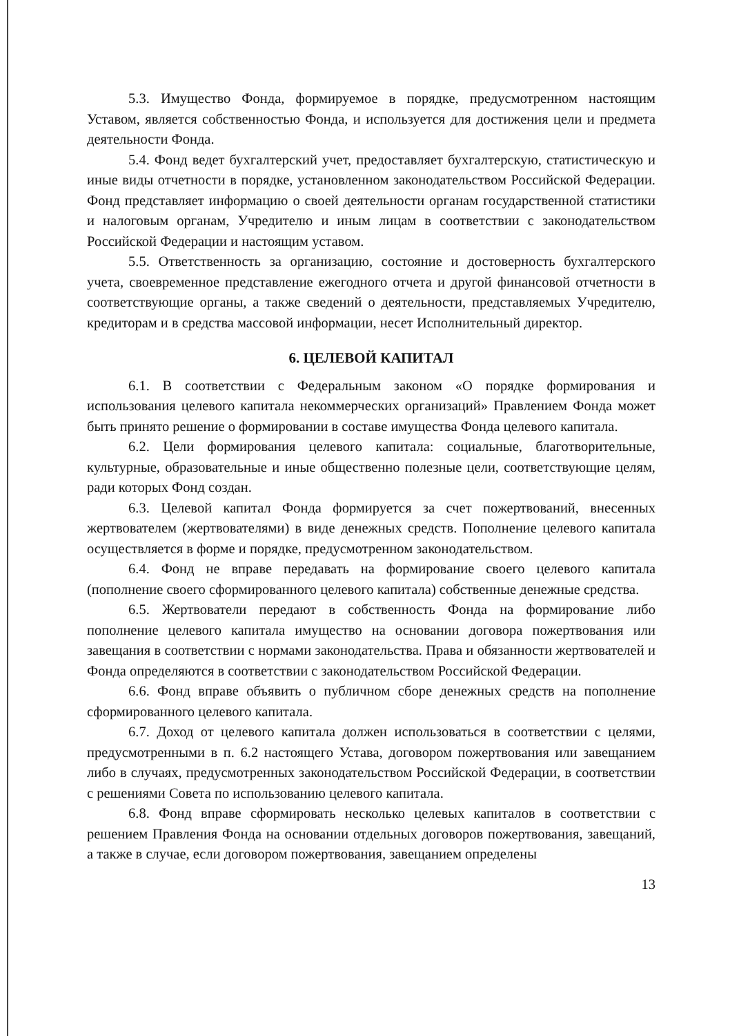5.3. Имущество Фонда, формируемое в порядке, предусмотренном настоящим Уставом, является собственностью Фонда, и используется для достижения цели и предмета деятельности Фонда.
5.4. Фонд ведет бухгалтерский учет, предоставляет бухгалтерскую, статистическую и иные виды отчетности в порядке, установленном законодательством Российской Федерации. Фонд представляет информацию о своей деятельности органам государственной статистики и налоговым органам, Учредителю и иным лицам в соответствии с законодательством Российской Федерации и настоящим уставом.
5.5. Ответственность за организацию, состояние и достоверность бухгалтерского учета, своевременное представление ежегодного отчета и другой финансовой отчетности в соответствующие органы, а также сведений о деятельности, представляемых Учредителю, кредиторам и в средства массовой информации, несет Исполнительный директор.
6. ЦЕЛЕВОЙ КАПИТАЛ
6.1. В соответствии с Федеральным законом «О порядке формирования и использования целевого капитала некоммерческих организаций» Правлением Фонда может быть принято решение о формировании в составе имущества Фонда целевого капитала.
6.2. Цели формирования целевого капитала: социальные, благотворительные, культурные, образовательные и иные общественно полезные цели, соответствующие целям, ради которых Фонд создан.
6.3. Целевой капитал Фонда формируется за счет пожертвований, внесенных жертвователем (жертвователями) в виде денежных средств. Пополнение целевого капитала осуществляется в форме и порядке, предусмотренном законодательством.
6.4. Фонд не вправе передавать на формирование своего целевого капитала (пополнение своего сформированного целевого капитала) собственные денежные средства.
6.5. Жертвователи передают в собственность Фонда на формирование либо пополнение целевого капитала имущество на основании договора пожертвования или завещания в соответствии с нормами законодательства. Права и обязанности жертвователей и Фонда определяются в соответствии с законодательством Российской Федерации.
6.6. Фонд вправе объявить о публичном сборе денежных средств на пополнение сформированного целевого капитала.
6.7. Доход от целевого капитала должен использоваться в соответствии с целями, предусмотренными в п. 6.2 настоящего Устава, договором пожертвования или завещанием либо в случаях, предусмотренных законодательством Российской Федерации, в соответствии с решениями Совета по использованию целевого капитала.
6.8. Фонд вправе сформировать несколько целевых капиталов в соответствии с решением Правления Фонда на основании отдельных договоров пожертвования, завещаний, а также в случае, если договором пожертвования, завещанием определены
13